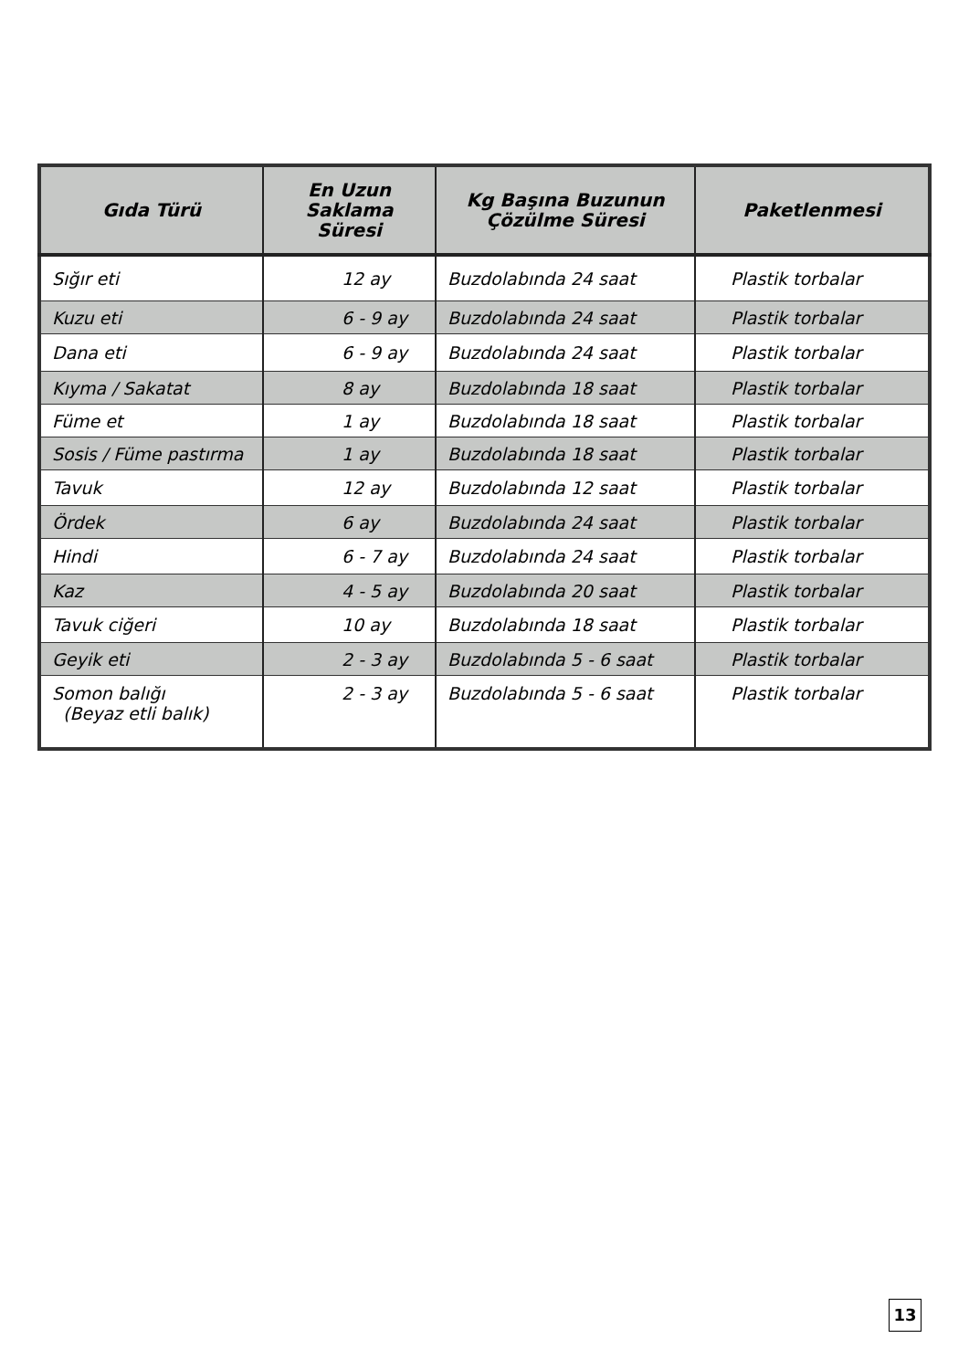| Gıda Türü | En Uzun Saklama Süresi | Kg Başına Buzunun Çözülme Süresi | Paketlenmesi |
| --- | --- | --- | --- |
| Sığır eti | 12 ay | Buzdolabında 24 saat | Plastik torbalar |
| Kuzu eti | 6 - 9 ay | Buzdolabında 24 saat | Plastik torbalar |
| Dana eti | 6 - 9 ay | Buzdolabında 24 saat | Plastik torbalar |
| Kıyma / Sakatat | 8 ay | Buzdolabında 18 saat | Plastik torbalar |
| Füme et | 1 ay | Buzdolabında 18 saat | Plastik torbalar |
| Sosis / Füme pastırma | 1 ay | Buzdolabında 18 saat | Plastik torbalar |
| Tavuk | 12 ay | Buzdolabında 12 saat | Plastik torbalar |
| Ördek | 6 ay | Buzdolabında 24 saat | Plastik torbalar |
| Hindi | 6 - 7 ay | Buzdolabında 24 saat | Plastik torbalar |
| Kaz | 4 - 5 ay | Buzdolabında 20 saat | Plastik torbalar |
| Tavuk ciğeri | 10 ay | Buzdolabında 18 saat | Plastik torbalar |
| Geyik eti | 2 - 3 ay | Buzdolabında 5 - 6 saat | Plastik torbalar |
| Somon balığı (Beyaz etli balık) | 2 - 3 ay | Buzdolabında 5 - 6 saat | Plastik torbalar |
13